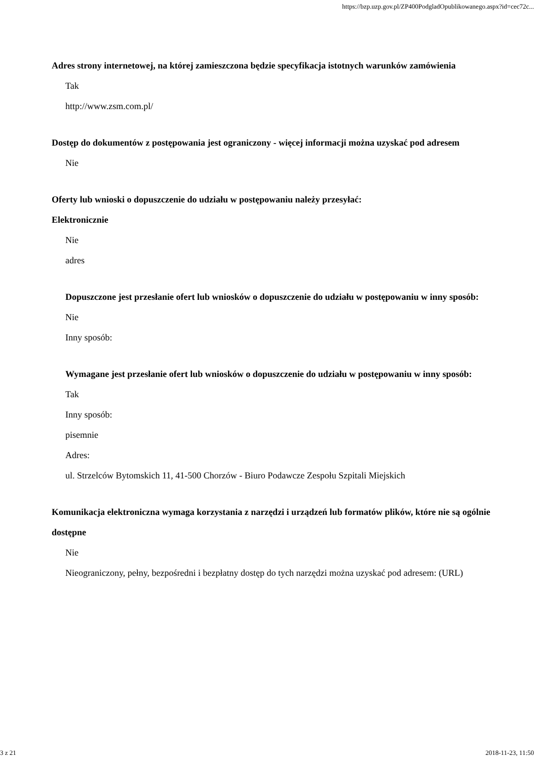https://bzp.uzp.gov.pl/ZP400PodgladOpublikowanego.aspx?id=cec72c...
Adres strony internetowej, na której zamieszczona będzie specyfikacja istotnych warunków zamówienia
Tak
http://www.zsm.com.pl/
Dostęp do dokumentów z postępowania jest ograniczony - więcej informacji można uzyskać pod adresem
Nie
Oferty lub wnioski o dopuszczenie do udziału w postępowaniu należy przesyłać:
Elektronicznie
Nie
adres
Dopuszczone jest przesłanie ofert lub wniosków o dopuszczenie do udziału w postępowaniu w inny sposób:
Nie
Inny sposób:
Wymagane jest przesłanie ofert lub wniosków o dopuszczenie do udziału w postępowaniu w inny sposób:
Tak
Inny sposób:
pisemnie
Adres:
ul. Strzelców Bytomskich 11, 41-500 Chorzów - Biuro Podawcze Zespołu Szpitali Miejskich
Komunikacja elektroniczna wymaga korzystania z narzędzi i urządzeń lub formatów plików, które nie są ogólnie dostępne
Nie
Nieograniczony, pełny, bezpośredni i bezpłatny dostęp do tych narzędzi można uzyskać pod adresem: (URL)
3 z 21 2018-11-23, 11:50